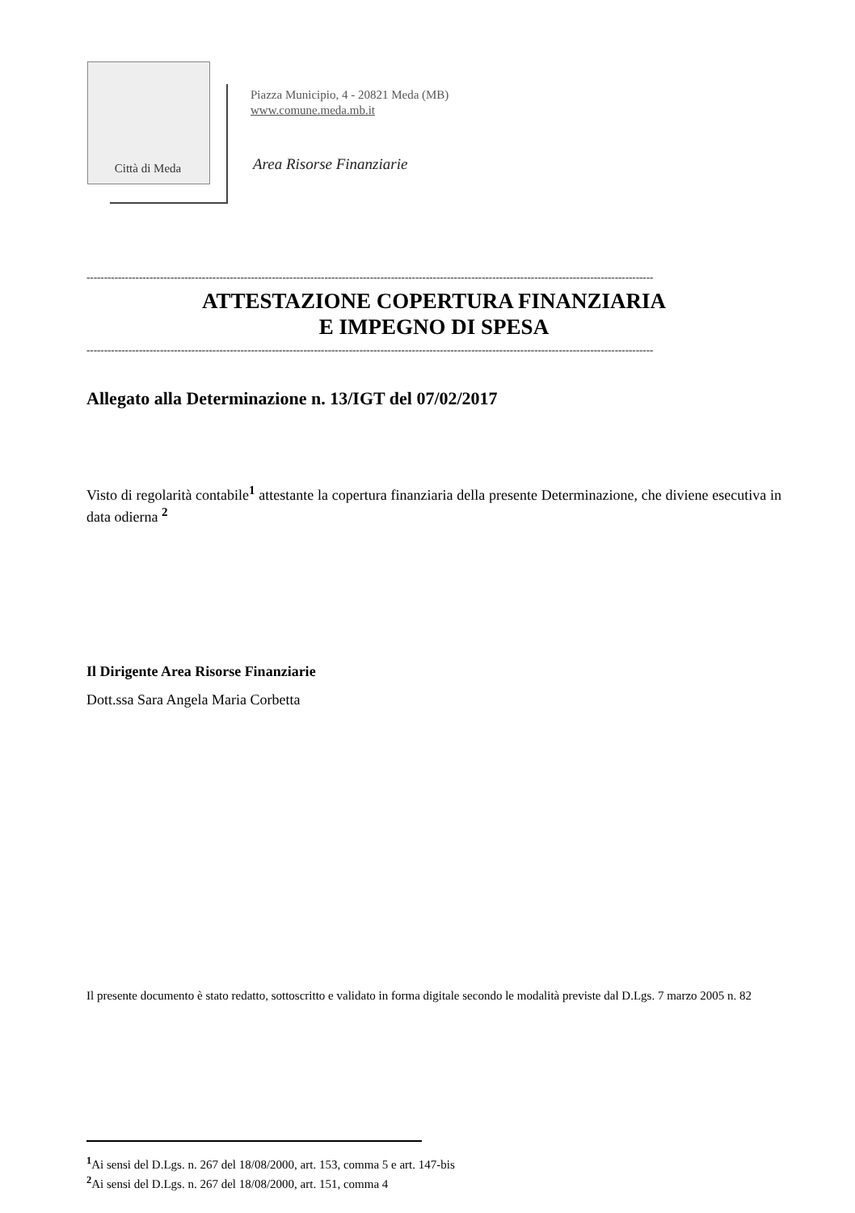Città di Meda
Piazza Municipio, 4 - 20821 Meda (MB)
www.comune.meda.mb.it
Area Risorse Finanziarie
------------------------------------------------------------------------------------------------------------------------------------------------------------------
ATTESTAZIONE COPERTURA FINANZIARIA
E IMPEGNO DI SPESA
------------------------------------------------------------------------------------------------------------------------------------------------------------------
Allegato alla Determinazione n. 13/IGT del 07/02/2017
Visto di regolarità contabile<sup>1</sup> attestante la copertura finanziaria della presente Determinazione, che diviene esecutiva in data odierna <sup>2</sup>
Il Dirigente Area Risorse Finanziarie
Dott.ssa Sara Angela Maria Corbetta
Il presente documento è stato redatto, sottoscritto e validato in forma digitale secondo le modalità previste dal D.Lgs. 7 marzo 2005 n. 82
<sup>1</sup> Ai sensi del D.Lgs. n. 267 del 18/08/2000, art. 153, comma 5 e art. 147-bis
<sup>2</sup> Ai sensi del D.Lgs. n. 267 del 18/08/2000, art. 151, comma 4